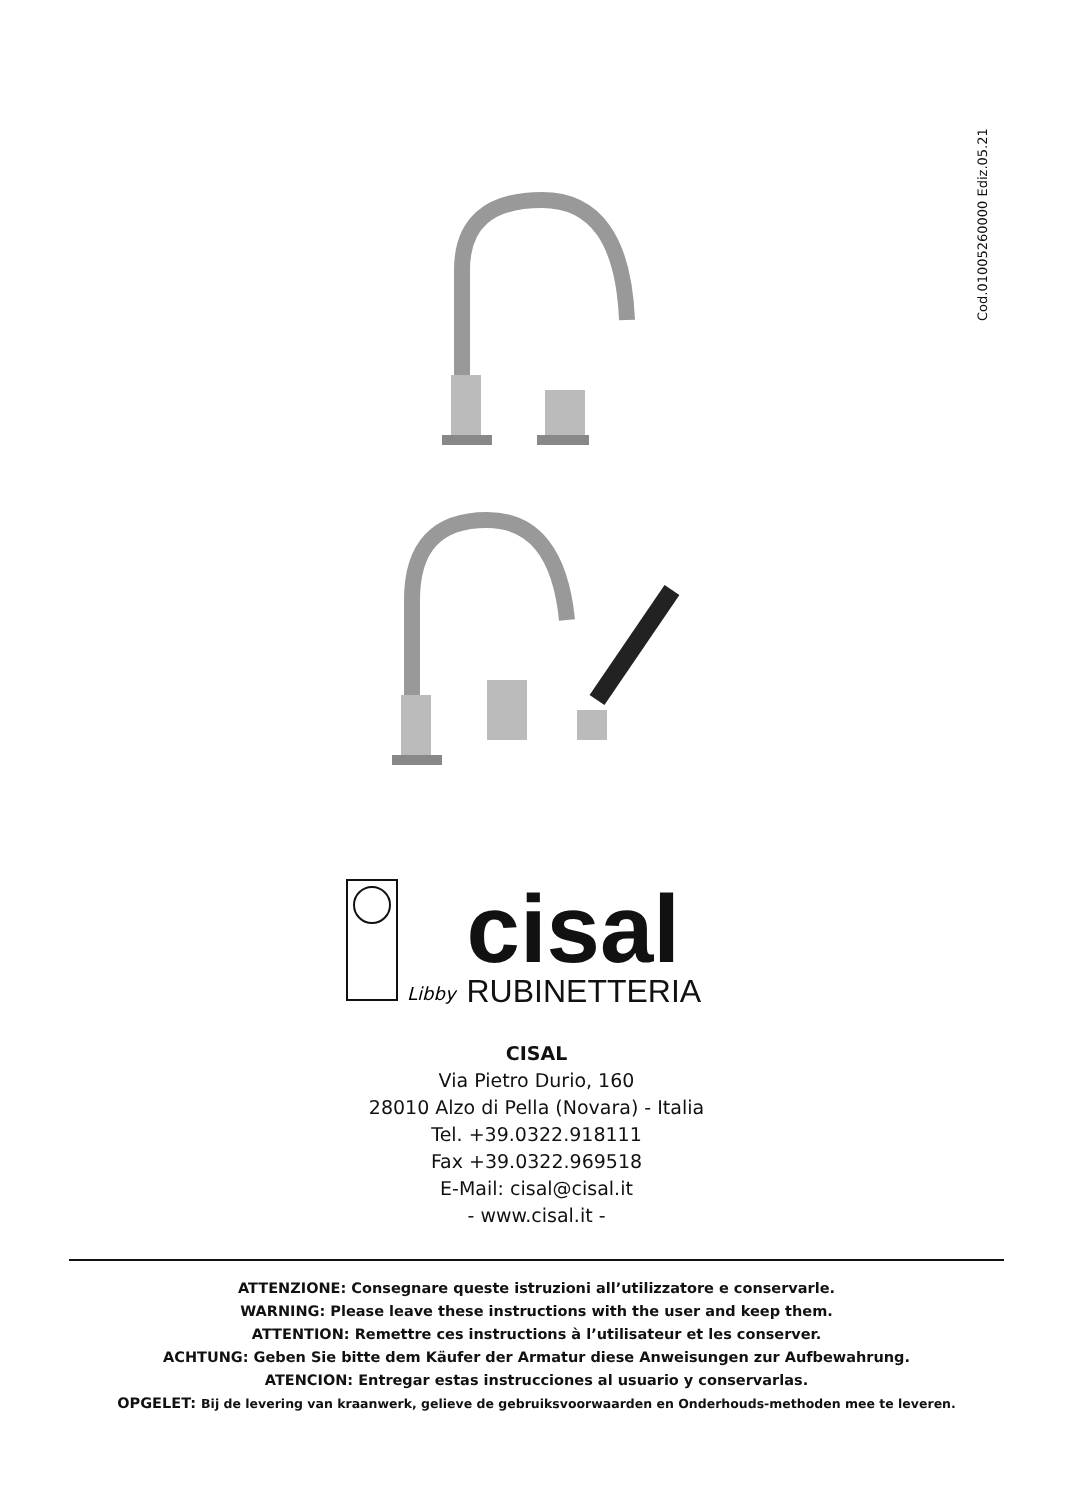Cod.01005260000 Ediz.05.21
Libby
cisal
RUBINETTERIA
CISAL
Via Pietro Durio, 160
28010 Alzo di Pella (Novara) - Italia
Tel. +39.0322.918111
Fax +39.0322.969518
E-Mail: cisal@cisal.it
- www.cisal.it -
ATTENZIONE: Consegnare queste istruzioni all’utilizzatore e conservarle.
WARNING: Please leave these instructions with the user and keep them.
ATTENTION: Remettre ces instructions à l’utilisateur et les conserver.
ACHTUNG: Geben Sie bitte dem Käufer der Armatur diese Anweisungen zur Aufbewahrung.
ATENCION: Entregar estas instrucciones al usuario y conservarlas.
OPGELET: Bij de levering van kraanwerk, gelieve de gebruiksvoorwaarden en Onderhouds-methoden mee te leveren.